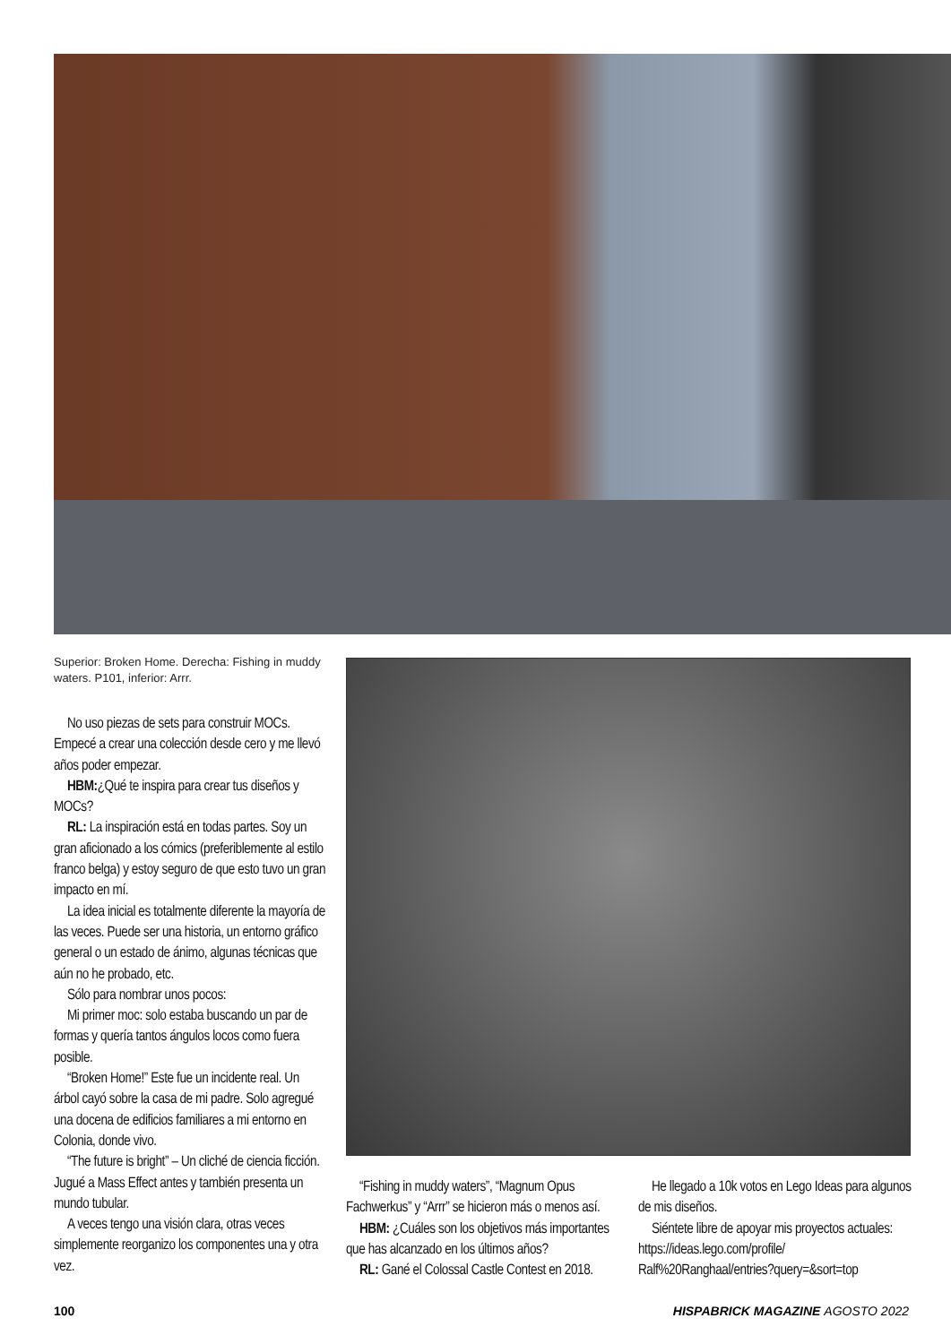Superior: Broken Home. Derecha: Fishing in muddy waters. P101, inferior: Arrr.
No uso piezas de sets para construir MOCs. Empecé a crear una colección desde cero y me llevó años poder empezar.
HBM:¿Qué te inspira para crear tus diseños y MOCs?
RL: La inspiración está en todas partes. Soy un gran aficionado a los cómics (preferiblemente al estilo franco belga) y estoy seguro de que esto tuvo un gran impacto en mí.
La idea inicial es totalmente diferente la mayoría de las veces. Puede ser una historia, un entorno gráfico general o un estado de ánimo, algunas técnicas que aún no he probado, etc.
Sólo para nombrar unos pocos:
Mi primer moc: solo estaba buscando un par de formas y quería tantos ángulos locos como fuera posible.
“Broken Home!” Este fue un incidente real. Un árbol cayó sobre la casa de mi padre. Solo agregué una docena de edificios familiares a mi entorno en Colonia, donde vivo.
“The future is bright” – Un cliché de ciencia ficción. Jugué a Mass Effect antes y también presenta un mundo tubular.
A veces tengo una visión clara, otras veces simplemente reorganizo los componentes una y otra vez.
“Fishing in muddy waters”, “Magnum Opus Fachwerkus” y “Arrr” se hicieron más o menos así.
HBM: ¿Cuáles son los objetivos más importantes que has alcanzado en los últimos años?
RL: Gané el Colossal Castle Contest en 2018.
He llegado a 10k votos en Lego Ideas para algunos de mis diseños.
Siéntete libre de apoyar mis proyectos actuales: https://ideas.lego.com/profile/ Ralf%20Ranghaal/entries?query=&sort=top
100 HISPABRICK MAGAZINE AGOSTO 2022